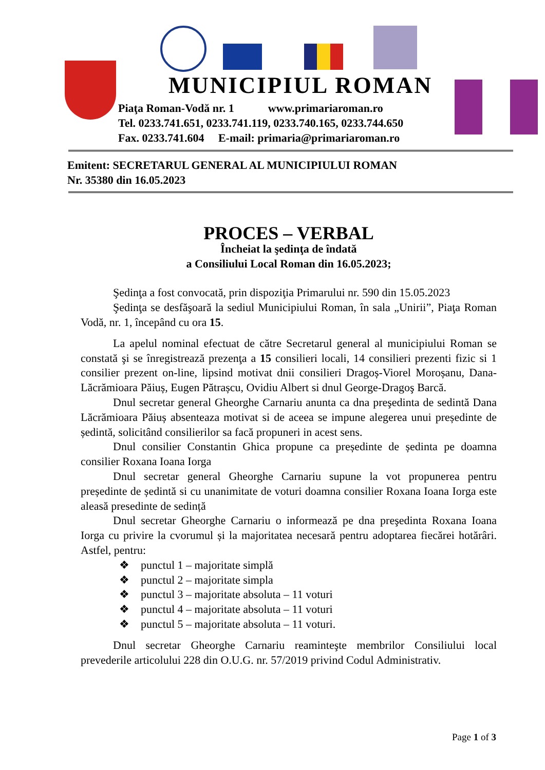MUNICIPIUL ROMAN
Piaţa Roman-Vodă nr. 1 www.primariaroman.ro
Tel. 0233.741.651, 0233.741.119, 0233.740.165, 0233.744.650
Fax. 0233.741.604 E-mail: primaria@primariaroman.ro
Emitent: SECRETARUL GENERAL AL MUNICIPIULUI ROMAN
Nr. 35380 din 16.05.2023
PROCES – VERBAL
Încheiat la şedinţa de îndată
a Consiliului Local Roman din 16.05.2023;
Şedinţa a fost convocată, prin dispoziţia Primarului nr. 590 din 15.05.2023
Şedinţa se desfăşoară la sediul Municipiului Roman, în sala „Unirii”, Piaţa Roman Vodă, nr. 1, începând cu ora 15.
La apelul nominal efectuat de către Secretarul general al municipiului Roman se constată şi se înregistrează prezenţa a 15 consilieri locali, 14 consilieri prezenti fizic si 1 consilier prezent on-line, lipsind motivat dnii consilieri Dragoș-Viorel Moroșanu, Dana-Lăcrămioara Păiuș, Eugen Pătrașcu, Ovidiu Albert si dnul George-Dragoş Barcă.
Dnul secretar general Gheorghe Carnariu anunta ca dna preşedinta de sedintă Dana Lăcrămioara Păiuș absenteaza motivat si de aceea se impune alegerea unui președinte de ședintă, solicitând consilierilor sa facă propuneri in acest sens.
Dnul consilier Constantin Ghica propune ca președinte de ședinta pe doamna consilier Roxana Ioana Iorga
Dnul secretar general Gheorghe Carnariu supune la vot propunerea pentru președinte de ședintă si cu unanimitate de voturi doamna consilier Roxana Ioana Iorga este aleasă presedinte de sedință
Dnul secretar Gheorghe Carnariu o informează pe dna preşedinta Roxana Ioana Iorga cu privire la cvorumul și la majoritatea necesară pentru adoptarea fiecărei hotărâri. Astfel, pentru:
❖ punctul 1 – majoritate simplă
❖ punctul 2 – majoritate simpla
❖ punctul 3 – majoritate absoluta – 11 voturi
❖ punctul 4 – majoritate absoluta – 11 voturi
❖ punctul 5 – majoritate absoluta – 11 voturi.
Dnul secretar Gheorghe Carnariu reaminteşte membrilor Consiliului local prevederile articolului 228 din O.U.G. nr. 57/2019 privind Codul Administrativ.
Page 1 of 3